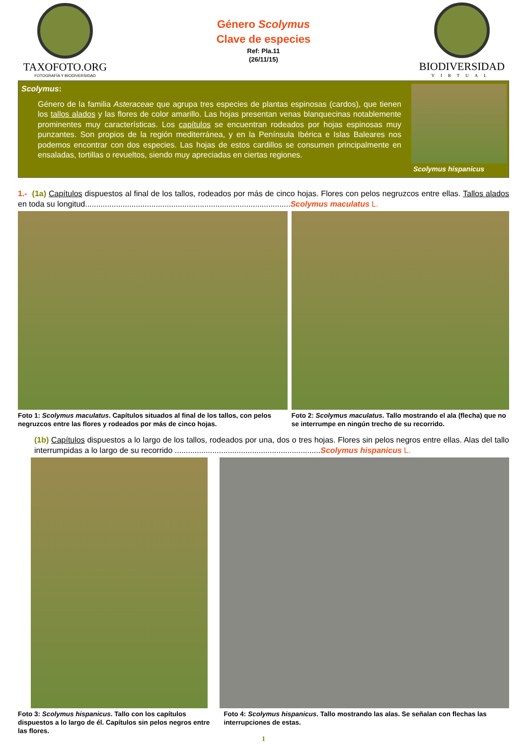TAXOFOTO.ORG
FOTOGRAFÍA Y BIODIVERSIDAD
Género Scolymus
Clave de especies
Ref: Pla.11
(26/11/15)
BIODIVERSIDAD
VIRTUAL
Scolymus:
Género de la familia Asteraceae que agrupa tres especies de plantas espinosas (cardos), que tienen los tallos alados y las flores de color amarillo. Las hojas presentan venas blanquecinas notablemente prominentes muy características. Los capítulos se encuentran rodeados por hojas espinosas muy punzantes. Son propios de la región mediterránea, y en la Península Ibérica e Islas Baleares nos podemos encontrar con dos especies. Las hojas de estos cardillos se consumen principalmente en ensaladas, tortillas o revueltos, siendo muy apreciadas en ciertas regiones.
Scolymus hispanicus
1.- (1a) Capítulos dispuestos al final de los tallos, rodeados por más de cinco hojas. Flores con pelos negruzcos entre ellas. Tallos alados en toda su longitud.............................................................................................Scolymus maculatus L.
Foto 1: Scolymus maculatus. Capítulos situados al final de los tallos, con pelos negruzcos entre las flores y rodeados por más de cinco hojas.
Foto 2: Scolymus maculatus. Tallo mostrando el ala (flecha) que no se interrumpe en ningún trecho de su recorrido.
(1b) Capítulos dispuestos a lo largo de los tallos, rodeados por una, dos o tres hojas. Flores sin pelos negros entre ellas. Alas del tallo interrumpidas a lo largo de su recorrido ..................................................................Scolymus hispanicus L.
Foto 3: Scolymus hispanicus. Tallo con los capítulos dispuestos a lo largo de él. Capítulos sin pelos negros entre las flores.
Foto 4: Scolymus hispanicus. Tallo mostrando las alas. Se señalan con flechas las interrupciones de estas.
1